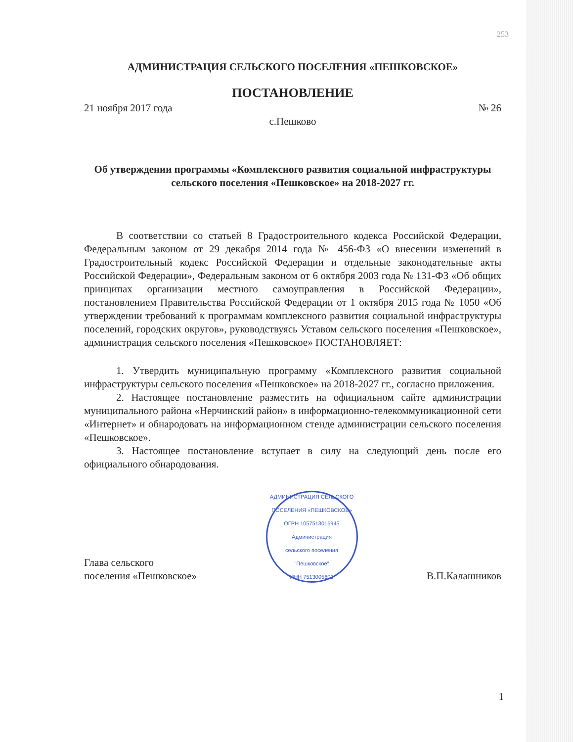253
АДМИНИСТРАЦИЯ СЕЛЬСКОГО ПОСЕЛЕНИЯ «ПЕШКОВСКОЕ»
ПОСТАНОВЛЕНИЕ
21 ноября 2017 года № 26
с.Пешково
Об утверждении программы «Комплексного развития социальной инфраструктуры сельского поселения «Пешковское» на 2018-2027 гг.
В соответствии со статьей 8 Градостроительного кодекса Российской Федерации, Федеральным законом от 29 декабря 2014 года № 456-ФЗ «О внесении изменений в Градостроительный кодекс Российской Федерации и отдельные законодательные акты Российской Федерации», Федеральным законом от 6 октября 2003 года № 131-ФЗ «Об общих принципах организации местного самоуправления в Российской Федерации», постановлением Правительства Российской Федерации от 1 октября 2015 года № 1050 «Об утверждении требований к программам комплексного развития социальной инфраструктуры поселений, городских округов», руководствуясь Уставом сельского поселения «Пешковское», администрация сельского поселения «Пешковское» ПОСТАНОВЛЯЕТ:
1. Утвердить муниципальную программу «Комплексного развития социальной инфраструктуры сельского поселения «Пешковское» на 2018-2027 гг., согласно приложения.
2. Настоящее постановление разместить на официальном сайте администрации муниципального района «Нерчинский район» в информационно-телекоммуникационной сети «Интернет» и обнародовать на информационном стенде администрации сельского поселения «Пешковское».
3. Настоящее постановление вступает в силу на следующий день после его официального обнародования.
Глава сельского
поселения «Пешковское»
АДМИНИСТРАЦИЯ СЕЛЬСКОГО ПОСЕЛЕНИЯ «ПЕШКОВСКОЕ»
ОГРН 1057513016945
Администрация
сельского поселения
"Пешковское"
ИНН 7513005600
В.П.Калашников
1